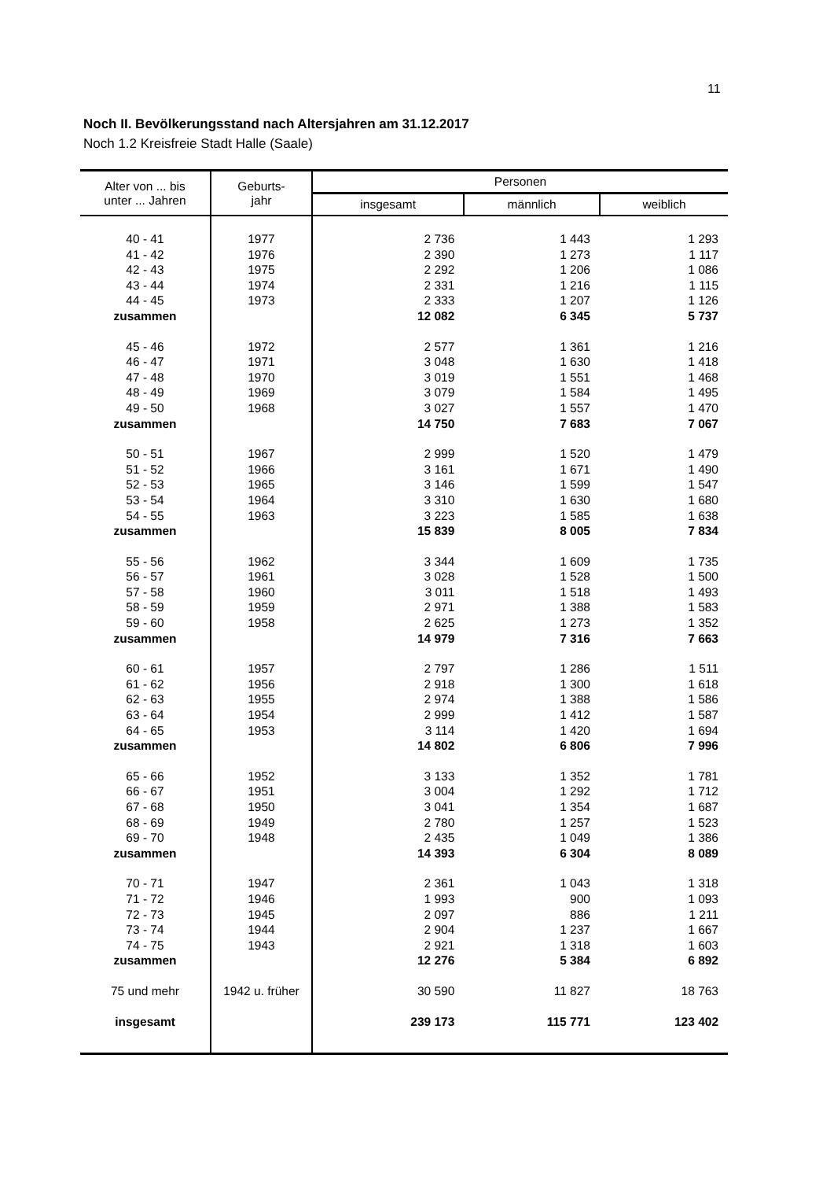11
Noch II. Bevölkerungsstand nach Altersjahren am 31.12.2017
Noch 1.2 Kreisfreie Stadt Halle (Saale)
| Alter von ... bis unter ... Jahren | Geburts- jahr | Personen | | |
| --- | --- | --- | --- | --- |
| | | insgesamt | männlich | weiblich |
| 40 - 41 | 1977 | 2 736 | 1 443 | 1 293 |
| 41 - 42 | 1976 | 2 390 | 1 273 | 1 117 |
| 42 - 43 | 1975 | 2 292 | 1 206 | 1 086 |
| 43 - 44 | 1974 | 2 331 | 1 216 | 1 115 |
| 44 - 45 | 1973 | 2 333 | 1 207 | 1 126 |
| zusammen | | 12 082 | 6 345 | 5 737 |
| 45 - 46 | 1972 | 2 577 | 1 361 | 1 216 |
| 46 - 47 | 1971 | 3 048 | 1 630 | 1 418 |
| 47 - 48 | 1970 | 3 019 | 1 551 | 1 468 |
| 48 - 49 | 1969 | 3 079 | 1 584 | 1 495 |
| 49 - 50 | 1968 | 3 027 | 1 557 | 1 470 |
| zusammen | | 14 750 | 7 683 | 7 067 |
| 50 - 51 | 1967 | 2 999 | 1 520 | 1 479 |
| 51 - 52 | 1966 | 3 161 | 1 671 | 1 490 |
| 52 - 53 | 1965 | 3 146 | 1 599 | 1 547 |
| 53 - 54 | 1964 | 3 310 | 1 630 | 1 680 |
| 54 - 55 | 1963 | 3 223 | 1 585 | 1 638 |
| zusammen | | 15 839 | 8 005 | 7 834 |
| 55 - 56 | 1962 | 3 344 | 1 609 | 1 735 |
| 56 - 57 | 1961 | 3 028 | 1 528 | 1 500 |
| 57 - 58 | 1960 | 3 011 | 1 518 | 1 493 |
| 58 - 59 | 1959 | 2 971 | 1 388 | 1 583 |
| 59 - 60 | 1958 | 2 625 | 1 273 | 1 352 |
| zusammen | | 14 979 | 7 316 | 7 663 |
| 60 - 61 | 1957 | 2 797 | 1 286 | 1 511 |
| 61 - 62 | 1956 | 2 918 | 1 300 | 1 618 |
| 62 - 63 | 1955 | 2 974 | 1 388 | 1 586 |
| 63 - 64 | 1954 | 2 999 | 1 412 | 1 587 |
| 64 - 65 | 1953 | 3 114 | 1 420 | 1 694 |
| zusammen | | 14 802 | 6 806 | 7 996 |
| 65 - 66 | 1952 | 3 133 | 1 352 | 1 781 |
| 66 - 67 | 1951 | 3 004 | 1 292 | 1 712 |
| 67 - 68 | 1950 | 3 041 | 1 354 | 1 687 |
| 68 - 69 | 1949 | 2 780 | 1 257 | 1 523 |
| 69 - 70 | 1948 | 2 435 | 1 049 | 1 386 |
| zusammen | | 14 393 | 6 304 | 8 089 |
| 70 - 71 | 1947 | 2 361 | 1 043 | 1 318 |
| 71 - 72 | 1946 | 1 993 | 900 | 1 093 |
| 72 - 73 | 1945 | 2 097 | 886 | 1 211 |
| 73 - 74 | 1944 | 2 904 | 1 237 | 1 667 |
| 74 - 75 | 1943 | 2 921 | 1 318 | 1 603 |
| zusammen | | 12 276 | 5 384 | 6 892 |
| 75 und mehr | 1942 u. früher | 30 590 | 11 827 | 18 763 |
| insgesamt | | 239 173 | 115 771 | 123 402 |